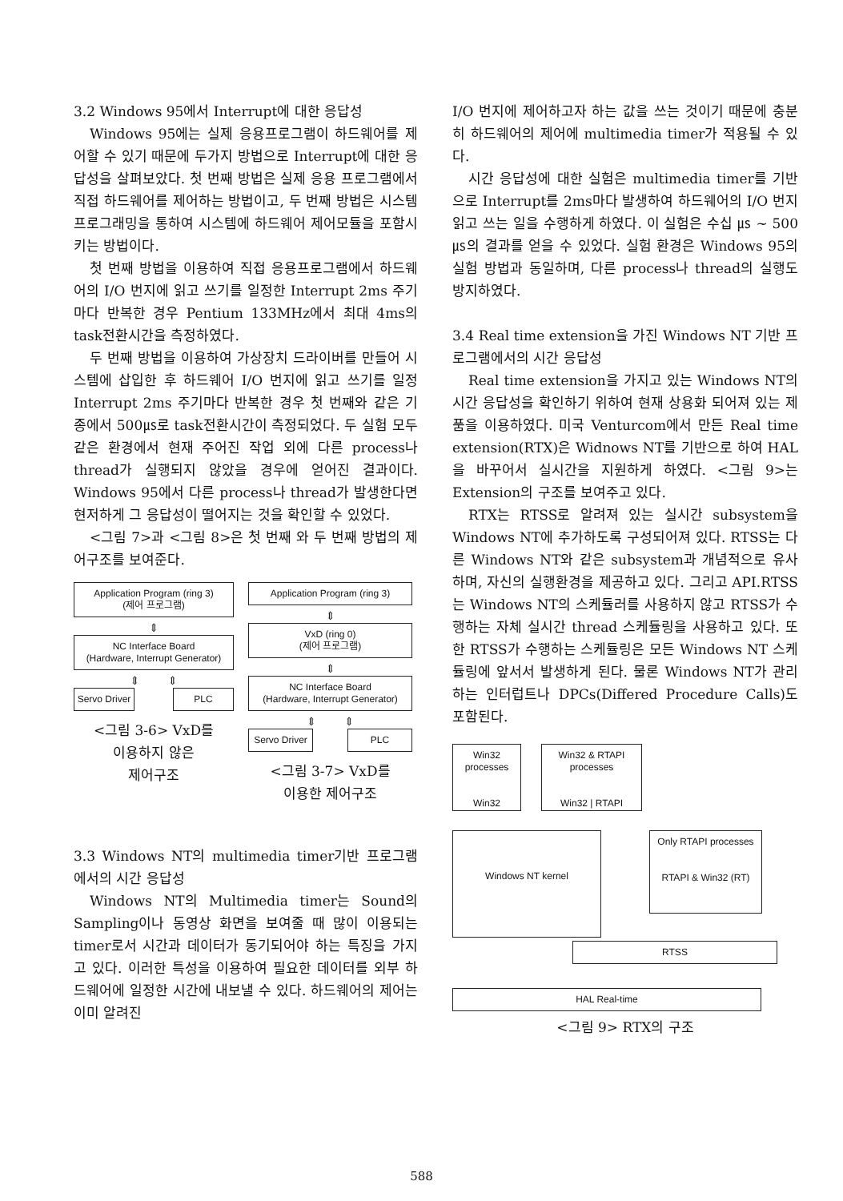3.2 Windows 95에서 Interrupt에 대한 응답성
Windows 95에는 실제 응용프로그램이 하드웨어를 제어할 수 있기 때문에 두가지 방법으로 Interrupt에 대한 응답성을 살펴보았다. 첫 번째 방법은 실제 응용 프로그램에서 직접 하드웨어를 제어하는 방법이고, 두 번째 방법은 시스템 프로그래밍을 통하여 시스템에 하드웨어 제어모듈을 포함시키는 방법이다.
첫 번째 방법을 이용하여 직접 응용프로그램에서 하드웨어의 I/O 번지에 읽고 쓰기를 일정한 Interrupt 2ms 주기마다 반복한 경우 Pentium 133MHz에서 최대 4ms의 task전환시간을 측정하였다.
두 번째 방법을 이용하여 가상장치 드라이버를 만들어 시스템에 삽입한 후 하드웨어 I/O 번지에 읽고 쓰기를 일정 Interrupt 2ms 주기마다 반복한 경우 첫 번째와 같은 기종에서 500㎲로 task전환시간이 측정되었다. 두 실험 모두 같은 환경에서 현재 주어진 작업 외에 다른 process나 thread가 실행되지 않았을 경우에 얻어진 결과이다. Windows 95에서 다른 process나 thread가 발생한다면 현저하게 그 응답성이 떨어지는 것을 확인할 수 있었다.
<그림 7>과 <그림 8>은 첫 번째 와 두 번째 방법의 제어구조를 보여준다.
Application Program (ring 3)
(제어 프로그램)
⇕
NC Interface Board
(Hardware, Interrupt Generator)
⇕ ⇕
Servo Driver
PLC
<그림 3-6> VxD를
이용하지 않은
제어구조
Application Program (ring 3)
⇕
VxD (ring 0)
(제어 프로그램)
⇕
NC Interface Board
(Hardware, Interrupt Generator)
⇕ ⇕
Servo Driver
PLC
<그림 3-7> VxD를
이용한 제어구조
3.3 Windows NT의 multimedia timer기반 프로그램에서의 시간 응답성
Windows NT의 Multimedia timer는 Sound의 Sampling이나 동영상 화면을 보여줄 때 많이 이용되는 timer로서 시간과 데이터가 동기되어야 하는 특징을 가지고 있다. 이러한 특성을 이용하여 필요한 데이터를 외부 하드웨어에 일정한 시간에 내보낼 수 있다. 하드웨어의 제어는 이미 알려진
I/O 번지에 제어하고자 하는 값을 쓰는 것이기 때문에 충분히 하드웨어의 제어에 multimedia timer가 적용될 수 있다.
시간 응답성에 대한 실험은 multimedia timer를 기반으로 Interrupt를 2ms마다 발생하여 하드웨어의 I/O 번지 읽고 쓰는 일을 수행하게 하였다. 이 실험은 수십 ㎲ ~ 500㎲의 결과를 얻을 수 있었다. 실험 환경은 Windows 95의 실험 방법과 동일하며, 다른 process나 thread의 실행도 방지하였다.
3.4 Real time extension을 가진 Windows NT 기반 프로그램에서의 시간 응답성
Real time extension을 가지고 있는 Windows NT의 시간 응답성을 확인하기 위하여 현재 상용화 되어져 있는 제품을 이용하였다. 미국 Venturcom에서 만든 Real time extension(RTX)은 Widnows NT를 기반으로 하여 HAL을 바꾸어서 실시간을 지원하게 하였다. <그림 9>는 Extension의 구조를 보여주고 있다.
RTX는 RTSS로 알려져 있는 실시간 subsystem을 Windows NT에 추가하도록 구성되어져 있다. RTSS는 다른 Windows NT와 같은 subsystem과 개념적으로 유사하며, 자신의 실행환경을 제공하고 있다. 그리고 API.RTSS는 Windows NT의 스케듈러를 사용하지 않고 RTSS가 수행하는 자체 실시간 thread 스케듈링을 사용하고 있다. 또한 RTSS가 수행하는 스케듈링은 모든 Windows NT 스케듈링에 앞서서 발생하게 된다. 물론 Windows NT가 관리하는 인터럽트나 DPCs(Differed Procedure Calls)도 포함된다.
Win32 processes
Win32
Win32 & RTAPI processes
Win32 | RTAPI
Windows NT kernel
Only RTAPI processes
RTAPI & Win32 (RT)
RTSS
HAL Real-time
<그림 9> RTX의 구조
588